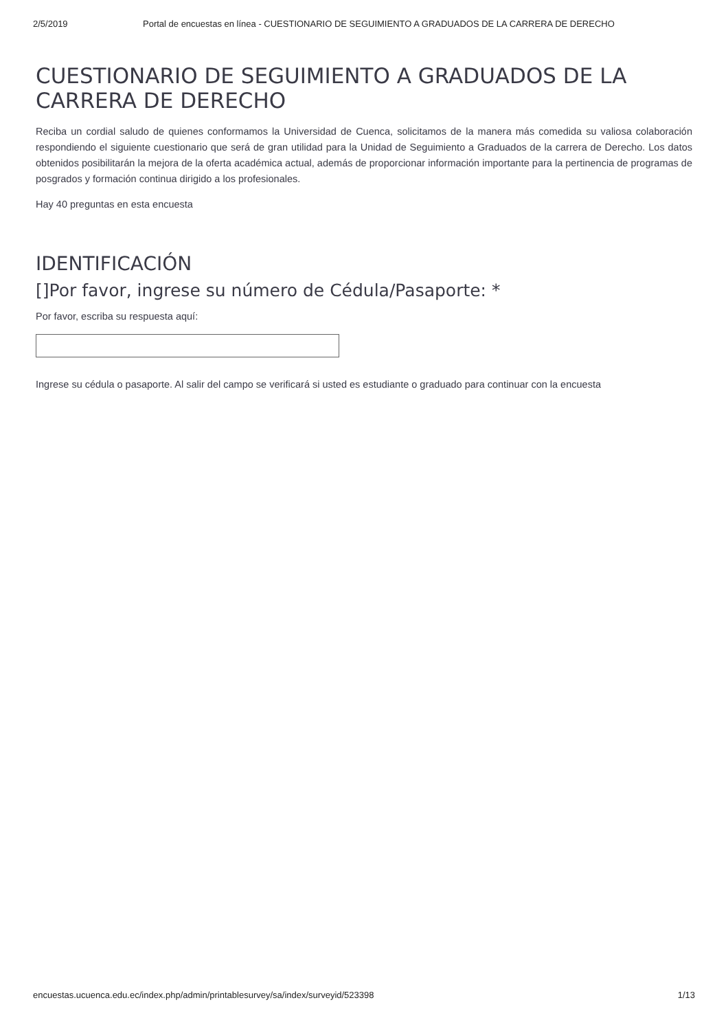2/5/2019 Portal de encuestas en línea - CUESTIONARIO DE SEGUIMIENTO A GRADUADOS DE LA CARRERA DE DERECHO
CUESTIONARIO DE SEGUIMIENTO A GRADUADOS DE LA CARRERA DE DERECHO
Reciba un cordial saludo de quienes conformamos la Universidad de Cuenca, solicitamos de la manera más comedida su valiosa colaboración respondiendo el siguiente cuestionario que será de gran utilidad para la Unidad de Seguimiento a Graduados de la carrera de Derecho. Los datos obtenidos posibilitarán la mejora de la oferta académica actual, además de proporcionar información importante para la pertinencia de programas de posgrados y formación continua dirigido a los profesionales.
Hay 40 preguntas en esta encuesta
IDENTIFICACIÓN
[]Por favor, ingrese su número de Cédula/Pasaporte: *
Por favor, escriba su respuesta aquí:
Ingrese su cédula o pasaporte. Al salir del campo se verificará si usted es estudiante o graduado para continuar con la encuesta
encuestas.ucuenca.edu.ec/index.php/admin/printablesurvey/sa/index/surveyid/523398 1/13